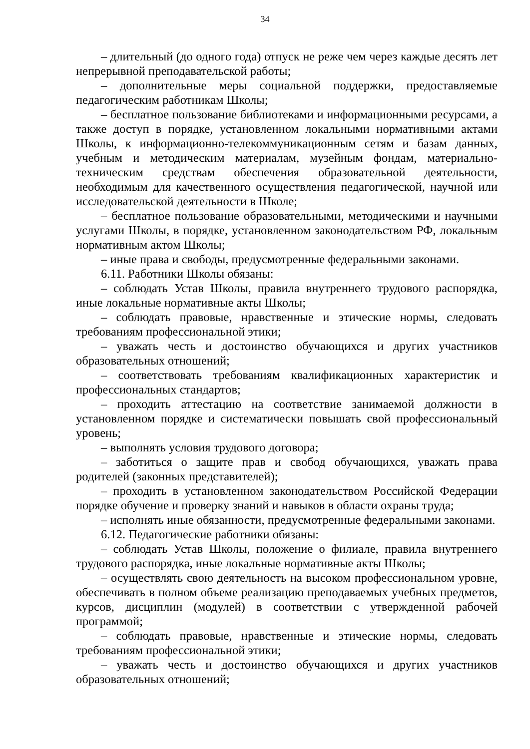34
– длительный (до одного года) отпуск не реже чем через каждые десять лет непрерывной преподавательской работы;
– дополнительные меры социальной поддержки, предоставляемые педагогическим работникам Школы;
– бесплатное пользование библиотеками и информационными ресурсами, а также доступ в порядке, установленном локальными нормативными актами Школы, к информационно-телекоммуникационным сетям и базам данных, учебным и методическим материалам, музейным фондам, материально-техническим средствам обеспечения образовательной деятельности, необходимым для качественного осуществления педагогической, научной или исследовательской деятельности в Школе;
– бесплатное пользование образовательными, методическими и научными услугами Школы, в порядке, установленном законодательством РФ, локальным нормативным актом Школы;
– иные права и свободы, предусмотренные федеральными законами.
6.11. Работники Школы обязаны:
– соблюдать Устав Школы, правила внутреннего трудового распорядка, иные локальные нормативные акты Школы;
– соблюдать правовые, нравственные и этические нормы, следовать требованиям профессиональной этики;
– уважать честь и достоинство обучающихся и других участников образовательных отношений;
– соответствовать требованиям квалификационных характеристик и профессиональных стандартов;
– проходить аттестацию на соответствие занимаемой должности в установленном порядке и систематически повышать свой профессиональный уровень;
– выполнять условия трудового договора;
– заботиться о защите прав и свобод обучающихся, уважать права родителей (законных представителей);
– проходить в установленном законодательством Российской Федерации порядке обучение и проверку знаний и навыков в области охраны труда;
– исполнять иные обязанности, предусмотренные федеральными законами.
6.12. Педагогические работники обязаны:
– соблюдать Устав Школы, положение о филиале, правила внутреннего трудового распорядка, иные локальные нормативные акты Школы;
– осуществлять свою деятельность на высоком профессиональном уровне, обеспечивать в полном объеме реализацию преподаваемых учебных предметов, курсов, дисциплин (модулей) в соответствии с утвержденной рабочей программой;
– соблюдать правовые, нравственные и этические нормы, следовать требованиям профессиональной этики;
– уважать честь и достоинство обучающихся и других участников образовательных отношений;